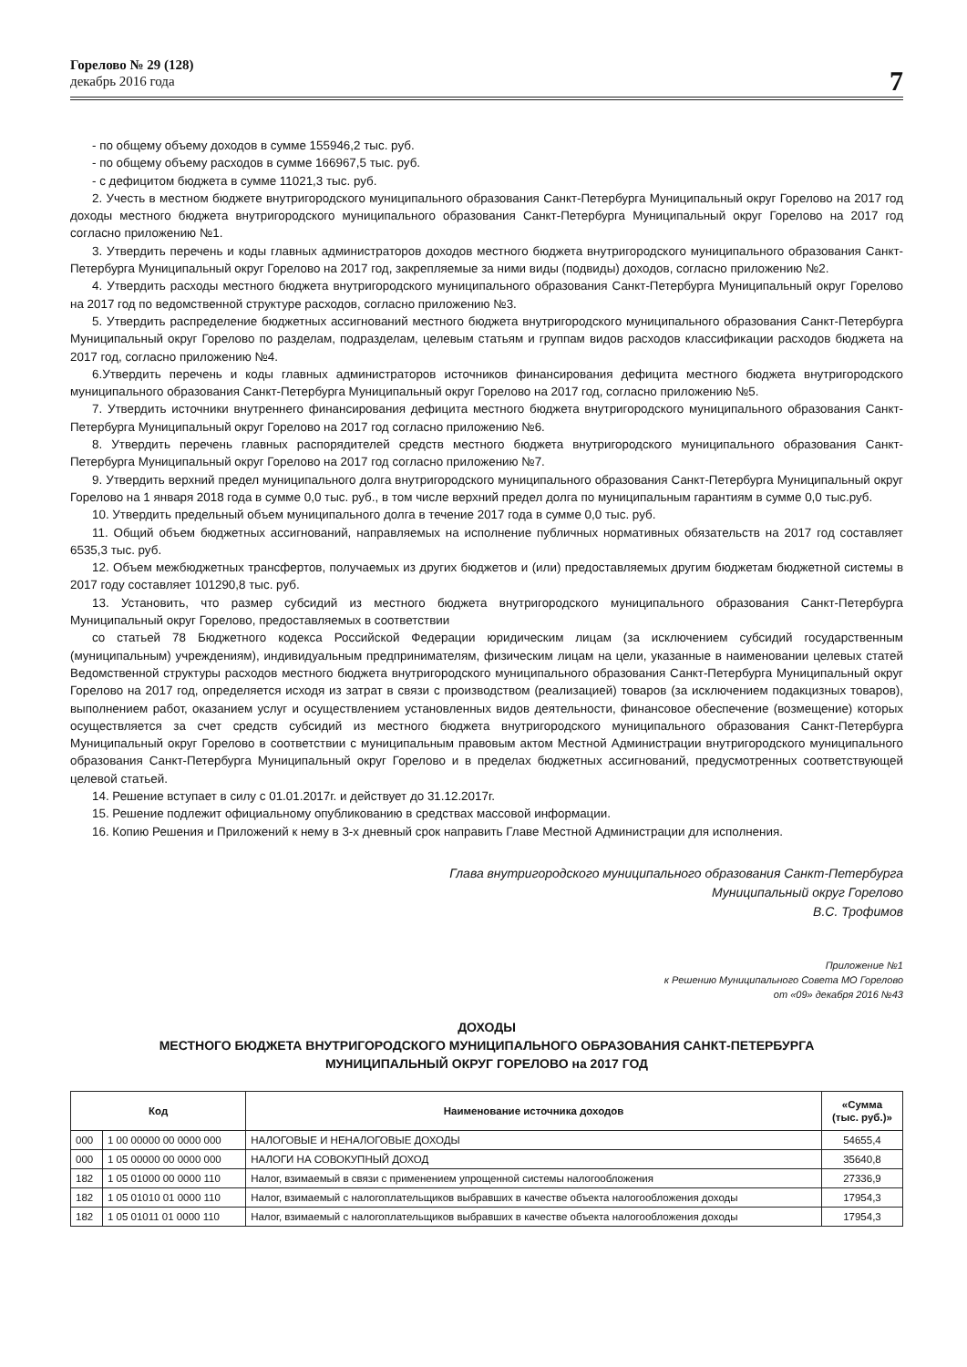Горелово № 29 (128)
декабрь 2016 года
7
- по общему объему доходов в сумме 155946,2 тыс. руб.
- по общему объему расходов в сумме 166967,5 тыс. руб.
- с дефицитом бюджета в сумме 11021,3 тыс. руб.
2. Учесть в местном бюджете внутригородского муниципального образования Санкт-Петербурга Муниципальный округ Горелово на 2017 год доходы местного бюджета внутригородского муниципального образования Санкт-Петербурга Муниципальный округ Горелово на 2017 год согласно приложению №1.
3. Утвердить перечень и коды главных администраторов доходов местного бюджета внутригородского муниципального образования Санкт-Петербурга Муниципальный округ Горелово на 2017 год, закрепляемые за ними виды (подвиды) доходов, согласно приложению №2.
4. Утвердить расходы местного бюджета внутригородского муниципального образования Санкт-Петербурга Муниципальный округ Горелово на 2017 год по ведомственной структуре расходов, согласно приложению №3.
5. Утвердить распределение бюджетных ассигнований местного бюджета внутригородского муниципального образования Санкт-Петербурга Муниципальный округ Горелово по разделам, подразделам, целевым статьям и группам видов расходов классификации расходов бюджета на 2017 год, согласно приложению №4.
6.Утвердить перечень и коды главных администраторов источников финансирования дефицита местного бюджета внутригородского муниципального образования Санкт-Петербурга Муниципальный округ Горелово на 2017 год, согласно приложению №5.
7. Утвердить источники внутреннего финансирования дефицита местного бюджета внутригородского муниципального образования Санкт-Петербурга Муниципальный округ Горелово на 2017 год согласно приложению №6.
8. Утвердить перечень главных распорядителей средств местного бюджета внутригородского муниципального образования Санкт-Петербурга Муниципальный округ Горелово на 2017 год согласно приложению №7.
9. Утвердить верхний предел муниципального долга внутригородского муниципального образования Санкт-Петербурга Муниципальный округ Горелово на 1 января 2018 года в сумме 0,0 тыс. руб., в том числе верхний предел долга по муниципальным гарантиям в сумме 0,0 тыс.руб.
10. Утвердить предельный объем муниципального долга в течение 2017 года в сумме 0,0 тыс. руб.
11. Общий объем бюджетных ассигнований, направляемых на исполнение публичных нормативных обязательств на 2017 год составляет 6535,3 тыс. руб.
12. Объем межбюджетных трансфертов, получаемых из других бюджетов и (или) предоставляемых другим бюджетам бюджетной системы в 2017 году составляет 101290,8 тыс. руб.
13. Установить, что размер субсидий из местного бюджета внутригородского муниципального образования Санкт-Петербурга Муниципальный округ Горелово, предоставляемых в соответствии
со статьей 78 Бюджетного кодекса Российской Федерации юридическим лицам (за исключением субсидий государственным (муниципальным) учреждениям), индивидуальным предпринимателям, физическим лицам на цели, указанные в наименовании целевых статей Ведомственной структуры расходов местного бюджета внутригородского муниципального образования Санкт-Петербурга Муниципальный округ Горелово на 2017 год, определяется исходя из затрат в связи с производством (реализацией) товаров (за исключением подакцизных товаров), выполнением работ, оказанием услуг и осуществлением установленных видов деятельности, финансовое обеспечение (возмещение) которых осуществляется за счет средств субсидий из местного бюджета внутригородского муниципального образования Санкт-Петербурга Муниципальный округ Горелово в соответствии с муниципальным правовым актом Местной Администрации внутригородского муниципального образования Санкт-Петербурга Муниципальный округ Горелово и в пределах бюджетных ассигнований, предусмотренных соответствующей целевой статьей.
14. Решение вступает в силу с 01.01.2017г. и действует до 31.12.2017г.
15. Решение подлежит официальному опубликованию в средствах массовой информации.
16. Копию Решения и Приложений к нему в 3-х дневный срок направить Главе Местной Администрации для исполнения.
Глава внутригородского муниципального образования Санкт-Петербурга
Муниципальный округ Горелово
В.С. Трофимов
Приложение №1
к Решению Муниципального Совета МО Горелово
от «09» декабря 2016 №43
ДОХОДЫ
МЕСТНОГО БЮДЖЕТА ВНУТРИГОРОДСКОГО МУНИЦИПАЛЬНОГО ОБРАЗОВАНИЯ САНКТ-ПЕТЕРБУРГА
МУНИЦИПАЛЬНЫЙ ОКРУГ ГОРЕЛОВО на 2017 ГОД
| Код | | Наименование источника доходов | «Сумма (тыс. руб.)» |
| --- | --- | --- | --- |
| 000 | 1 00 00000 00 0000 000 | НАЛОГОВЫЕ И НЕНАЛОГОВЫЕ ДОХОДЫ | 54655,4 |
| 000 | 1 05 00000 00 0000 000 | НАЛОГИ НА СОВОКУПНЫЙ ДОХОД | 35640,8 |
| 182 | 1 05 01000 00 0000 110 | Налог, взимаемый в связи с применением упрощенной системы налогообложения | 27336,9 |
| 182 | 1 05 01010 01 0000 110 | Налог, взимаемый с налогоплательщиков выбравших в качестве объекта налогообложения доходы | 17954,3 |
| 182 | 1 05 01011 01 0000 110 | Налог, взимаемый с налогоплательщиков выбравших в качестве объекта налогообложения доходы | 17954,3 |